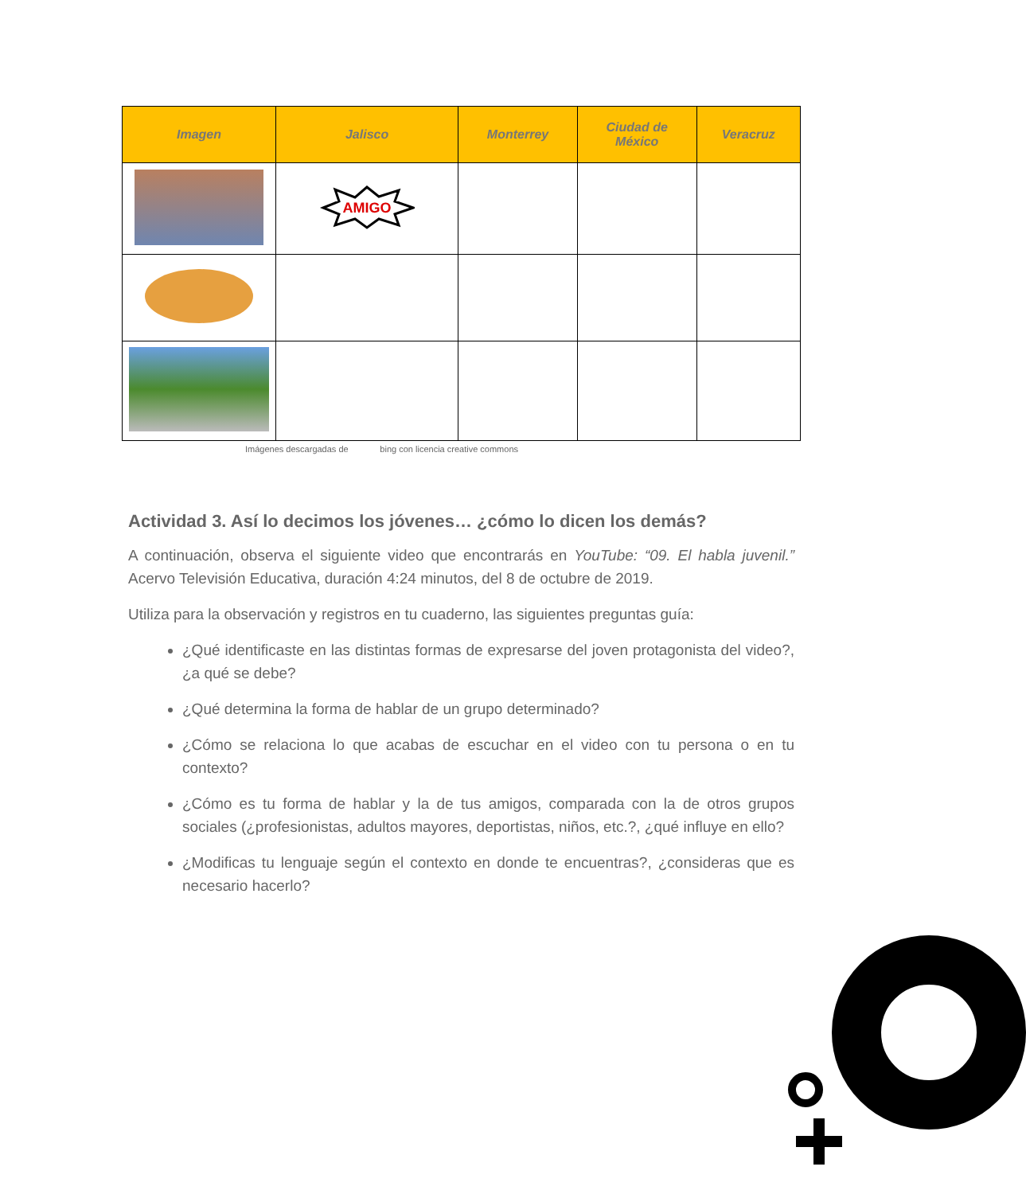| Imagen | Jalisco | Monterrey | Ciudad de México | Veracruz |
| --- | --- | --- | --- | --- |
| | AMIGO | | | |
Imágenes descargadas de bing con licencia creative commons
Actividad 3. Así lo decimos los jóvenes… ¿cómo lo dicen los demás?
A continuación, observa el siguiente video que encontrarás en YouTube: “09. El habla juvenil.” Acervo Televisión Educativa, duración 4:24 minutos, del 8 de octubre de 2019.
Utiliza para la observación y registros en tu cuaderno, las siguientes preguntas guía:
¿Qué identificaste en las distintas formas de expresarse del joven protagonista del video?, ¿a qué se debe?
¿Qué determina la forma de hablar de un grupo determinado?
¿Cómo se relaciona lo que acabas de escuchar en el video con tu persona o en tu contexto?
¿Cómo es tu forma de hablar y la de tus amigos, comparada con la de otros grupos sociales (¿profesionistas, adultos mayores, deportistas, niños, etc.?, ¿qué influye en ello?
¿Modificas tu lenguaje según el contexto en donde te encuentras?, ¿consideras que es necesario hacerlo?